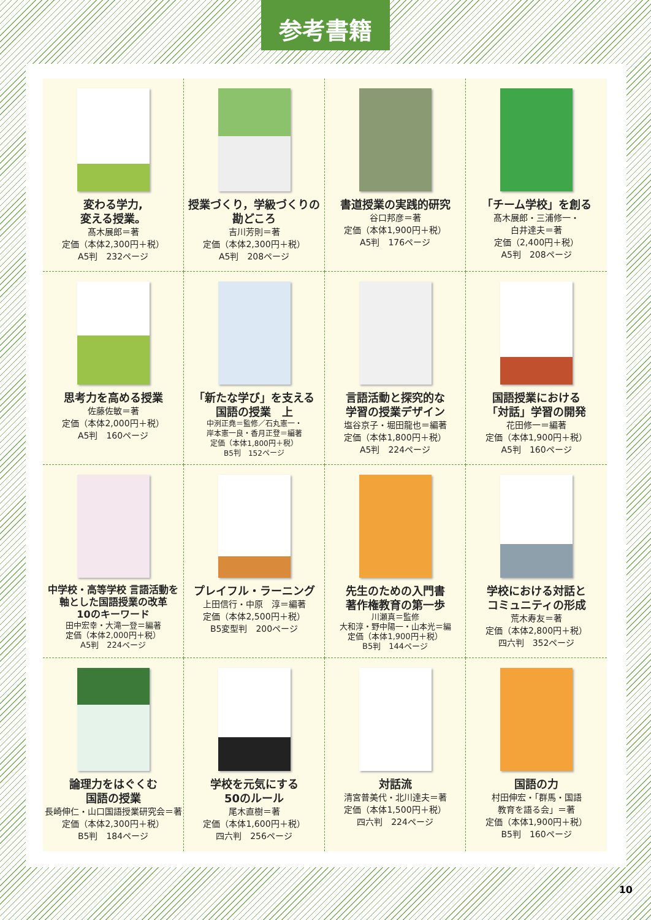参考書籍
変わる学力,
変える授業。
髙木展郎＝著
定価（本体2,300円＋税）
A5判　232ページ
授業づくり，学級づくりの
勘どころ
吉川芳則＝著
定価（本体2,300円＋税）
A5判　208ページ
書道授業の実践的研究
谷口邦彦＝著
定価（本体1,900円＋税）
A5判　176ページ
「チーム学校」を創る
髙木展郎・三浦修一・
白井達夫＝著
定価（2,400円＋税）
A5判　208ページ
思考力を高める授業
佐藤佐敏＝著
定価（本体2,000円＋税）
A5判　160ページ
「新たな学び」を支える
国語の授業　上
中洌正堯＝監修／石丸憲一・
岸本憲一良・香月正登＝編著
定価（本体1,800円＋税）
B5判　152ページ
言語活動と探究的な
学習の授業デザイン
塩谷京子・堀田龍也＝編著
定価（本体1,800円＋税）
A5判　224ページ
国語授業における
「対話」学習の開発
花田修一＝編著
定価（本体1,900円＋税）
A5判　160ページ
中学校・高等学校 言語活動を
軸とした国語授業の改革
10のキーワード
田中宏幸・大滝一登＝編著
定価（本体2,000円＋税）
A5判　224ページ
プレイフル・ラーニング
上田信行・中原　淳＝編著
定価（本体2,500円＋税）
B5変型判　200ページ
先生のための入門書
著作権教育の第一歩
川瀬真＝監修
大和淳・野中陽一・山本光＝編
定価（本体1,900円＋税）
B5判　144ページ
学校における対話と
コミュニティの形成
荒木寿友＝著
定価（本体2,800円＋税）
四六判　352ページ
論理力をはぐくむ
国語の授業
長崎伸仁・山口国語授業研究会＝著
定価（本体2,300円＋税）
B5判　184ページ
学校を元気にする
50のルール
尾木直樹＝著
定価（本体1,600円＋税）
四六判　256ページ
対話流
清宮普美代・北川達夫＝著
定価（本体1,500円＋税）
四六判　224ページ
国語の力
村田伸宏・「群馬・国語
教育を語る会」＝著
定価（本体1,900円＋税）
B5判　160ページ
10